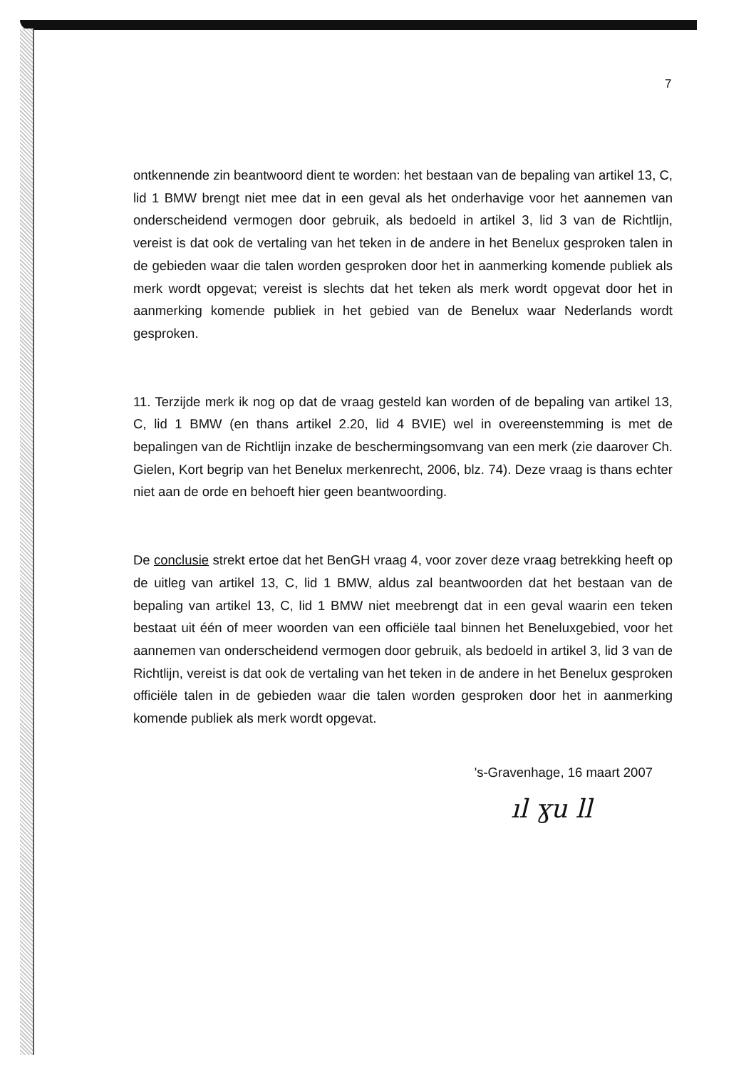7
ontkennende zin beantwoord dient te worden: het bestaan van de bepaling van artikel 13, C, lid 1 BMW brengt niet mee dat in een geval als het onderhavige voor het aannemen van onderscheidend vermogen door gebruik, als bedoeld in artikel 3, lid 3 van de Richtlijn, vereist is dat ook de vertaling van het teken in de andere in het Benelux gesproken talen in de gebieden waar die talen worden gesproken door het in aanmerking komende publiek als merk wordt opgevat; vereist is slechts dat het teken als merk wordt opgevat door het in aanmerking komende publiek in het gebied van de Benelux waar Nederlands wordt gesproken.
11. Terzijde merk ik nog op dat de vraag gesteld kan worden of de bepaling van artikel 13, C, lid 1 BMW (en thans artikel 2.20, lid 4 BVIE) wel in overeenstemming is met de bepalingen van de Richtlijn inzake de beschermingsomvang van een merk (zie daarover Ch. Gielen, Kort begrip van het Benelux merkenrecht, 2006, blz. 74). Deze vraag is thans echter niet aan de orde en behoeft hier geen beantwoording.
De conclusie strekt ertoe dat het BenGH vraag 4, voor zover deze vraag betrekking heeft op de uitleg van artikel 13, C, lid 1 BMW, aldus zal beantwoorden dat het bestaan van de bepaling van artikel 13, C, lid 1 BMW niet meebrengt dat in een geval waarin een teken bestaat uit één of meer woorden van een officiële taal binnen het Beneluxgebied, voor het aannemen van onderscheidend vermogen door gebruik, als bedoeld in artikel 3, lid 3 van de Richtlijn, vereist is dat ook de vertaling van het teken in de andere in het Benelux gesproken officiële talen in de gebieden waar die talen worden gesproken door het in aanmerking komende publiek als merk wordt opgevat.
's-Gravenhage, 16 maart 2007
ıl ɣu ll